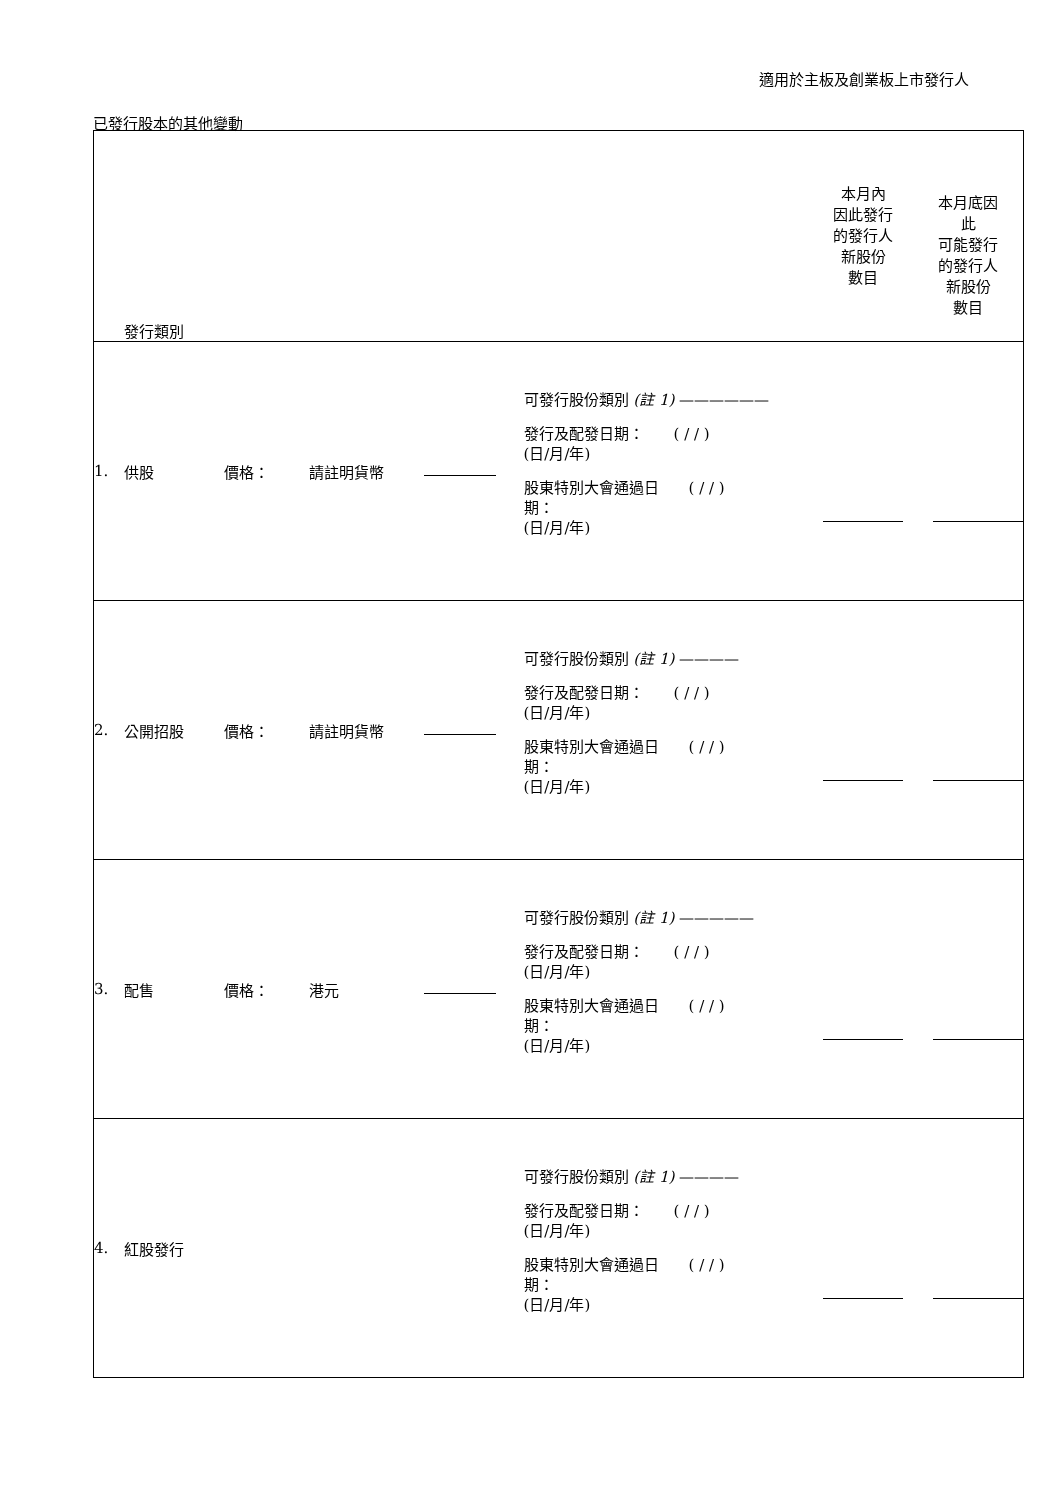適用於主板及創業板上市發行人
已發行股本的其他變動
| 發行類別 | | | | | | 本月內 因此發行 的發行人 新股份 數目 | 本月底因 此 可能發行 的發行人 新股份 數目 |
| 1. | 供股 | 價格： | 請註明貨幣 | | 可發行股份類別 (註 1) —————— 發行及配發日期： ( / / ) (日/月/年) 股東特別大會通過日 ( / / ) 期： (日/月/年) | | |
| 2. | 公開招股 | 價格： | 請註明貨幣 | | 可發行股份類別 (註 1) ———— 發行及配發日期： ( / / ) (日/月/年) 股東特別大會通過日 ( / / ) 期： (日/月/年) | | |
| 3. | 配售 | 價格： | 港元 | | 可發行股份類別 (註 1) ————— 發行及配發日期： ( / / ) (日/月/年) 股東特別大會通過日 ( / / ) 期： (日/月/年) | | |
| 4. | 紅股發行 | | | | 可發行股份類別 (註 1) ———— 發行及配發日期： ( / / ) (日/月/年) 股東特別大會通過日 ( / / ) 期： (日/月/年) | | |